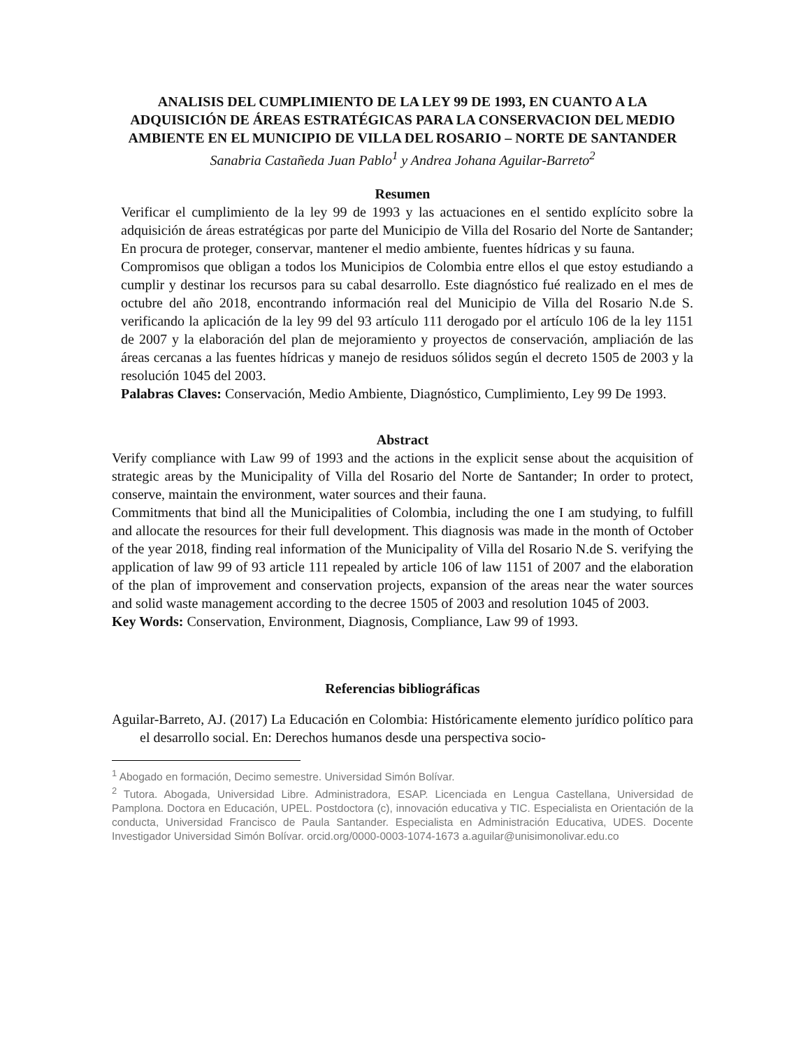ANALISIS DEL CUMPLIMIENTO DE LA LEY 99 DE 1993, EN CUANTO A LA ADQUISICIÓN DE ÁREAS ESTRATÉGICAS PARA LA CONSERVACION DEL MEDIO AMBIENTE EN EL MUNICIPIO DE VILLA DEL ROSARIO – NORTE DE SANTANDER
Sanabria Castañeda Juan Pablo<sup>1</sup> y Andrea Johana Aguilar-Barreto<sup>2</sup>
Resumen
Verificar el cumplimiento de la ley 99 de 1993 y las actuaciones en el sentido explícito sobre la adquisición de áreas estratégicas por parte del Municipio de Villa del Rosario del Norte de Santander; En procura de proteger, conservar, mantener el medio ambiente, fuentes hídricas y su fauna.
Compromisos que obligan a todos los Municipios de Colombia entre ellos el que estoy estudiando a cumplir y destinar los recursos para su cabal desarrollo. Este diagnóstico fué realizado en el mes de octubre del año 2018, encontrando información real del Municipio de Villa del Rosario N.de S. verificando la aplicación de la ley 99 del 93 artículo 111 derogado por el artículo 106 de la ley 1151 de 2007 y la elaboración del plan de mejoramiento y proyectos de conservación, ampliación de las áreas cercanas a las fuentes hídricas y manejo de residuos sólidos según el decreto 1505 de 2003 y la resolución 1045 del 2003.
Palabras Claves: Conservación, Medio Ambiente, Diagnóstico, Cumplimiento, Ley 99 De 1993.
Abstract
Verify compliance with Law 99 of 1993 and the actions in the explicit sense about the acquisition of strategic areas by the Municipality of Villa del Rosario del Norte de Santander; In order to protect, conserve, maintain the environment, water sources and their fauna.
Commitments that bind all the Municipalities of Colombia, including the one I am studying, to fulfill and allocate the resources for their full development. This diagnosis was made in the month of October of the year 2018, finding real information of the Municipality of Villa del Rosario N.de S. verifying the application of law 99 of 93 article 111 repealed by article 106 of law 1151 of 2007 and the elaboration of the plan of improvement and conservation projects, expansion of the areas near the water sources and solid waste management according to the decree 1505 of 2003 and resolution 1045 of 2003.
Key Words: Conservation, Environment, Diagnosis, Compliance, Law 99 of 1993.
Referencias bibliográficas
Aguilar-Barreto, AJ. (2017) La Educación en Colombia: Históricamente elemento jurídico político para el desarrollo social. En: Derechos humanos desde una perspectiva socio-
<sup>1</sup> Abogado en formación, Decimo semestre. Universidad Simón Bolívar.
<sup>2</sup> Tutora. Abogada, Universidad Libre. Administradora, ESAP. Licenciada en Lengua Castellana, Universidad de Pamplona. Doctora en Educación, UPEL. Postdoctora (c), innovación educativa y TIC. Especialista en Orientación de la conducta, Universidad Francisco de Paula Santander. Especialista en Administración Educativa, UDES. Docente Investigador Universidad Simón Bolívar. orcid.org/0000-0003-1074-1673 a.aguilar@unisimonolivar.edu.co